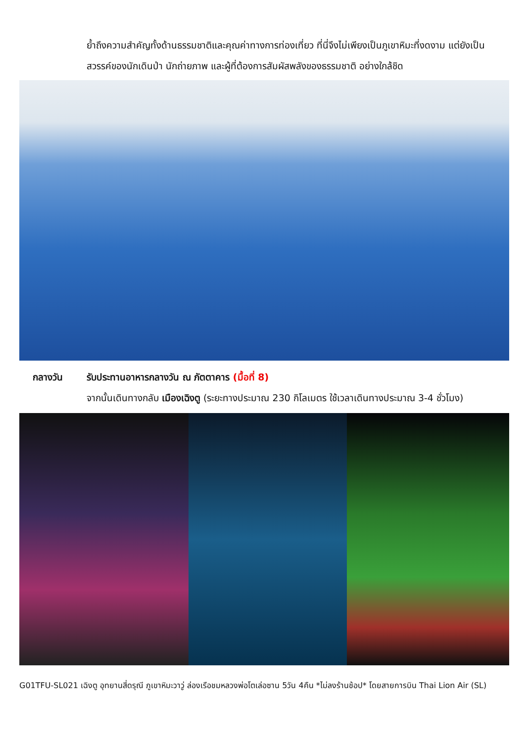ย้ำถึงความสำคัญทั้งด้านธรรมชาติและคุณค่าทางการท่องเที่ยว ที่นี่จึงไม่เพียงเป็นภูเขาหิมะที่งดงาม แต่ยังเป็น สวรรค์ของนักเดินป่า นักถ่ายภาพ และผู้ที่ต้องการสัมผัสพลังของธรรมชาติ อย่างใกล้ชิด
กลางวัน รับประทานอาหารกลางวัน ณ ภัตตาคาร (มื้อที่ 8)
จากนั้นเดินทางกลับ เมืองเฉิงตู (ระยะทางประมาณ 230 กิโลเมตร ใช้เวลาเดินทางประมาณ 3-4 ชั่วโมง)
G01TFU-SL021 เฉิงตู อุทยานสี่ดรุณี ภูเขาหิมะวาวู่ ล่องเรือชมหลวงพ่อโตเล่อซาน 5วัน 4คืน *ไม่ลงร้านช้อป* โดยสายการบิน Thai Lion Air (SL)